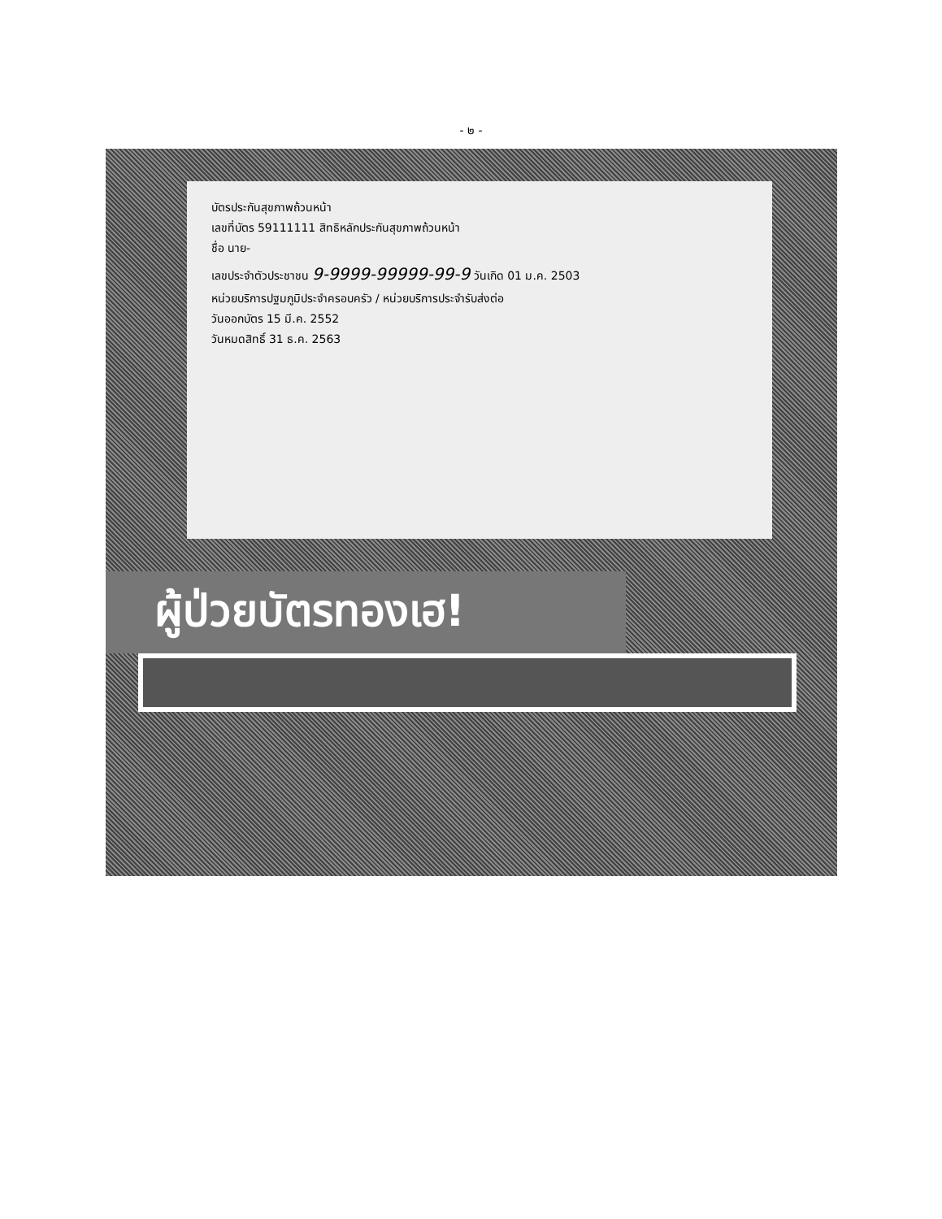- ๒ -
บัตรประกันสุขภาพถ้วนหน้า
เลขที่บัตร 59111111 สิทธิหลักประกันสุขภาพถ้วนหน้า
ชื่อ นาย-
เลขประจำตัวประชาชน 9-9999-99999-99-9 วันเกิด 01 ม.ค. 2503
หน่วยบริการปฐมภูมิประจำครอบครัว / หน่วยบริการประจำรับส่งต่อ
วันออกบัตร 15 มี.ค. 2552
วันหมดสิทธิ์ 31 ธ.ค. 2563
ผู้ป่วยบัตรทองเฮ!